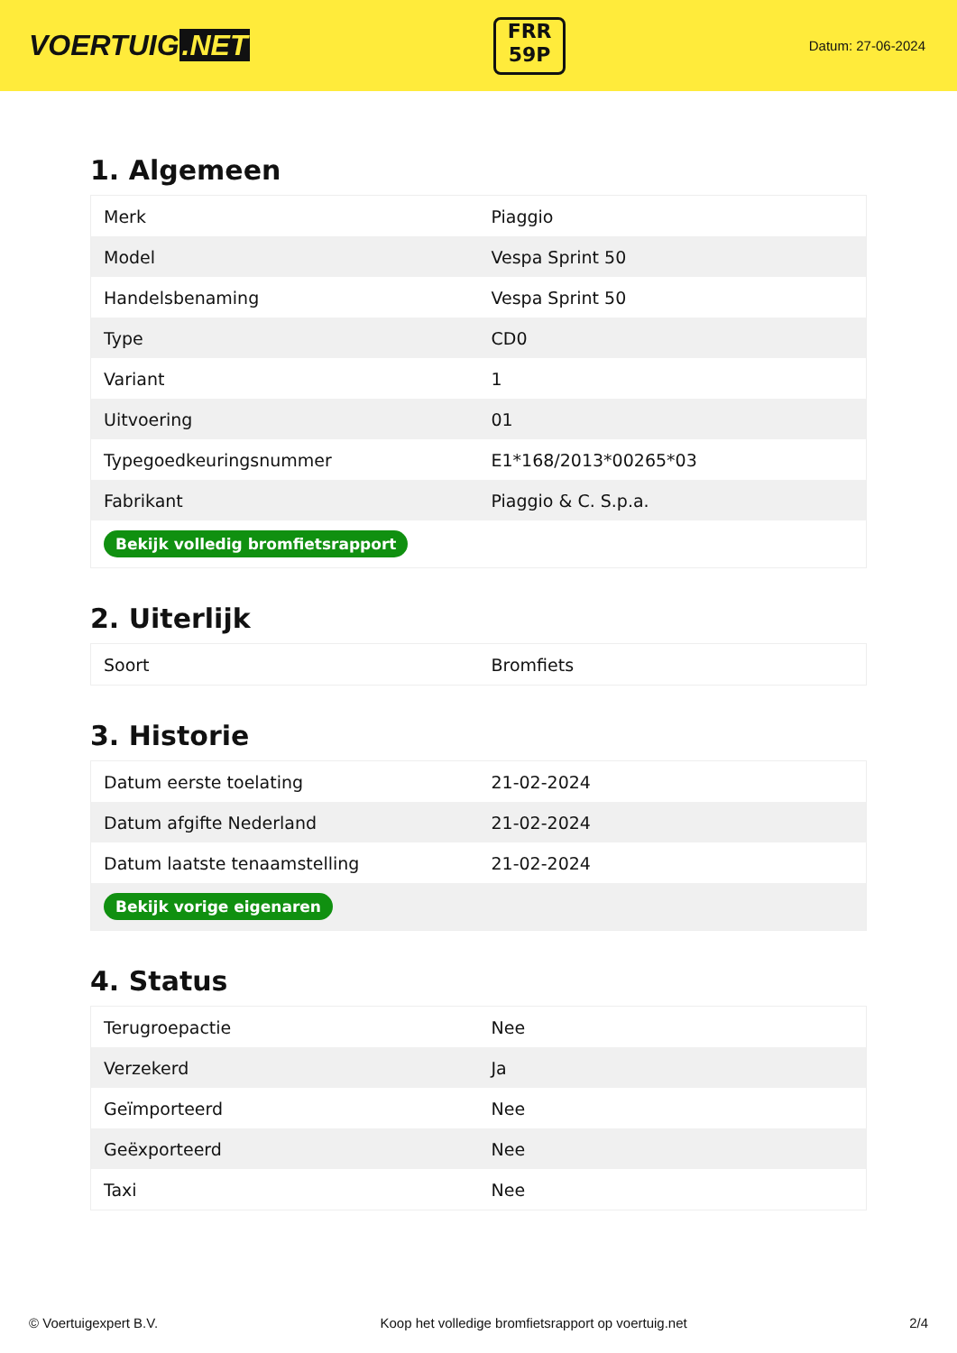VOERTUIG.NET
FRR
59P
Datum: 27-06-2024
1. Algemeen
| Merk | Piaggio |
| Model | Vespa Sprint 50 |
| Handelsbenaming | Vespa Sprint 50 |
| Type | CD0 |
| Variant | 1 |
| Uitvoering | 01 |
| Typegoedkeuringsnummer | E1*168/2013*00265*03 |
| Fabrikant | Piaggio & C. S.p.a. |
| Bekijk volledig bromfietsrapport | |
2. Uiterlijk
| Soort | Bromfiets |
3. Historie
| Datum eerste toelating | 21-02-2024 |
| Datum afgifte Nederland | 21-02-2024 |
| Datum laatste tenaamstelling | 21-02-2024 |
| Bekijk vorige eigenaren | |
4. Status
| Terugroepactie | Nee |
| Verzekerd | Ja |
| Geïmporteerd | Nee |
| Geëxporteerd | Nee |
| Taxi | Nee |
© Voertuigexpert B.V. Koop het volledige bromfietsrapport op voertuig.net 2/4